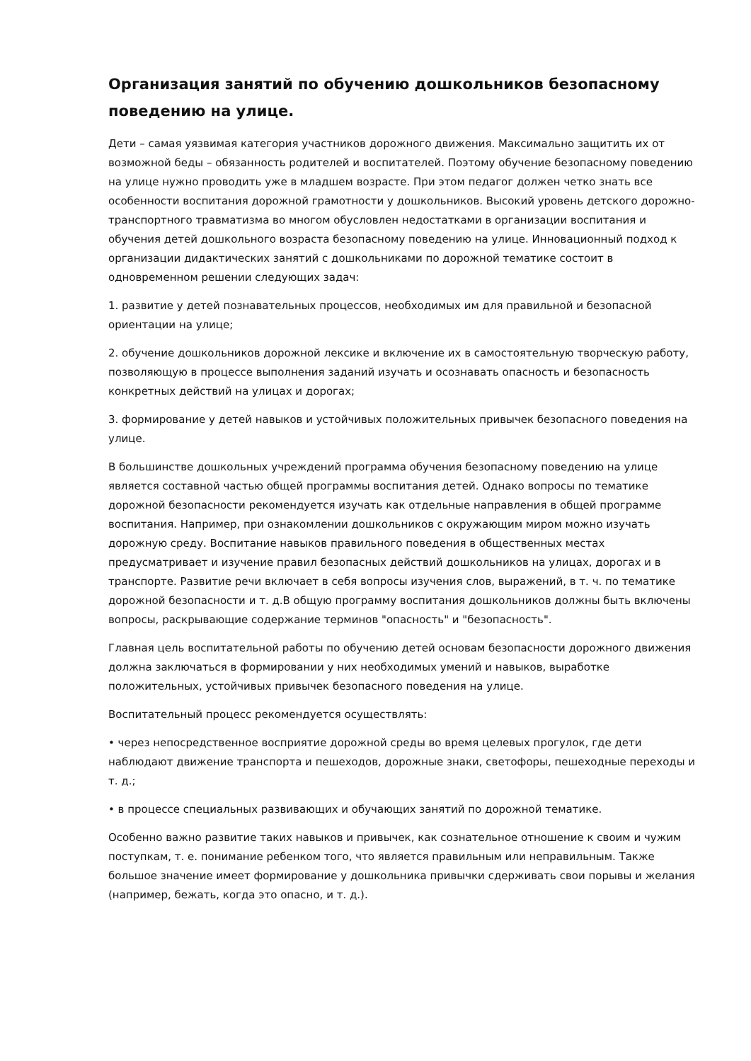Организация занятий по обучению дошкольников безопасному поведению на улице.
Дети – самая уязвимая категория участников дорожного движения. Максимально защитить их от возможной беды – обязанность родителей и воспитателей. Поэтому обучение безопасному поведению на улице нужно проводить уже в младшем возрасте. При этом педагог должен четко знать все особенности воспитания дорожной грамотности у дошкольников. Высокий уровень детского дорожно-транспортного травматизма во многом обусловлен недостатками в организации воспитания и обучения детей дошкольного возраста безопасному поведению на улице. Инновационный подход к организации дидактических занятий с дошкольниками по дорожной тематике состоит в одновременном решении следующих задач:
1. развитие у детей познавательных процессов, необходимых им для правильной и безопасной ориентации на улице;
2. обучение дошкольников дорожной лексике и включение их в самостоятельную творческую работу, позволяющую в процессе выполнения заданий изучать и осознавать опасность и безопасность конкретных действий на улицах и дорогах;
3. формирование у детей навыков и устойчивых положительных привычек безопасного поведения на улице.
В большинстве дошкольных учреждений программа обучения безопасному поведению на улице является составной частью общей программы воспитания детей. Однако вопросы по тематике дорожной безопасности рекомендуется изучать как отдельные направления в общей программе воспитания. Например, при ознакомлении дошкольников с окружающим миром можно изучать дорожную среду. Воспитание навыков правильного поведения в общественных местах предусматривает и изучение правил безопасных действий дошкольников на улицах, дорогах и в транспорте. Развитие речи включает в себя вопросы изучения слов, выражений, в т. ч. по тематике дорожной безопасности и т. д.В общую программу воспитания дошкольников должны быть включены вопросы, раскрывающие содержание терминов "опасность" и "безопасность".
Главная цель воспитательной работы по обучению детей основам безопасности дорожного движения должна заключаться в формировании у них необходимых умений и навыков, выработке положительных, устойчивых привычек безопасного поведения на улице.
Воспитательный процесс рекомендуется осуществлять:
• через непосредственное восприятие дорожной среды во время целевых прогулок, где дети наблюдают движение транспорта и пешеходов, дорожные знаки, светофоры, пешеходные переходы и т. д.;
• в процессе специальных развивающих и обучающих занятий по дорожной тематике.
Особенно важно развитие таких навыков и привычек, как сознательное отношение к своим и чужим поступкам, т. е. понимание ребенком того, что является правильным или неправильным. Также большое значение имеет формирование у дошкольника привычки сдерживать свои порывы и желания (например, бежать, когда это опасно, и т. д.).